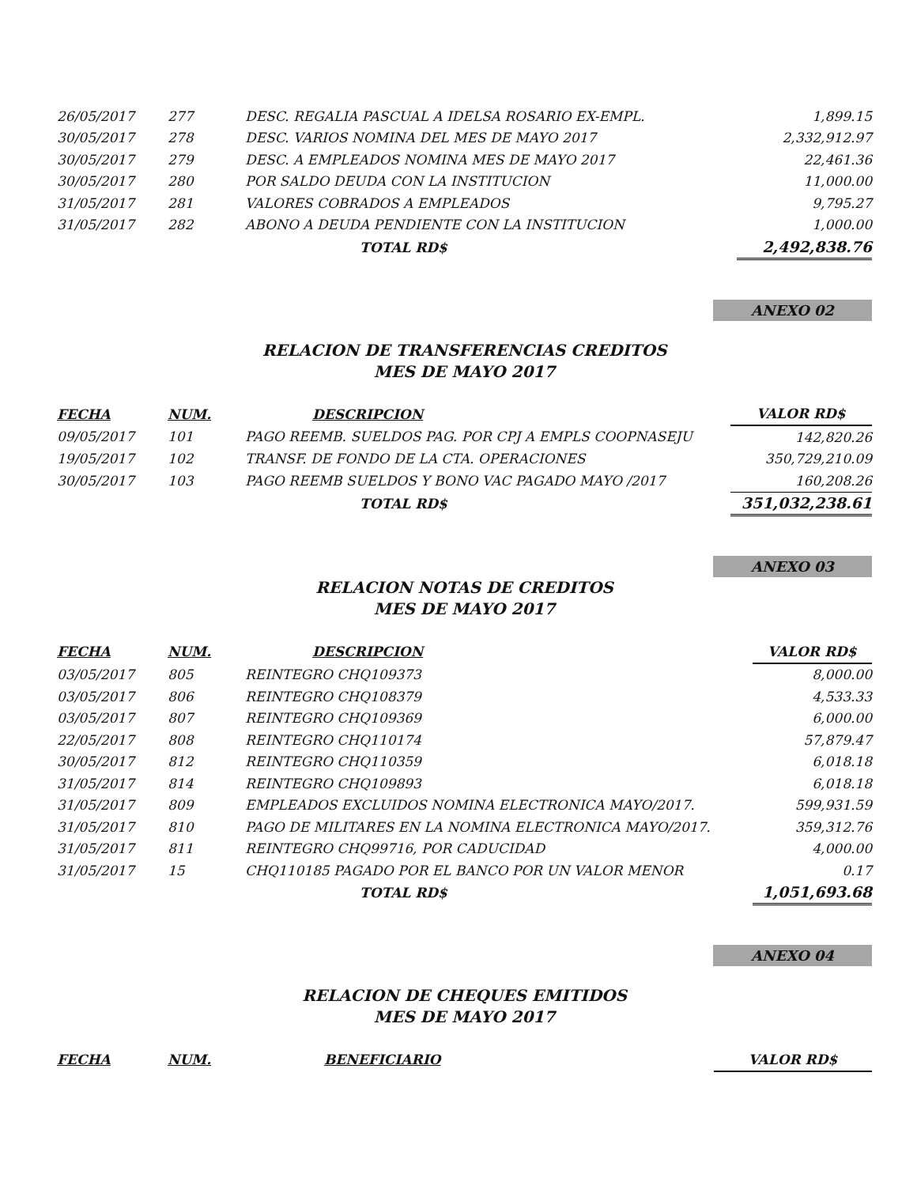| 26/05/2017 | 277 | DESC. REGALIA PASCUAL A IDELSA ROSARIO EX-EMPL. | 1,899.15 |
| 30/05/2017 | 278 | DESC. VARIOS NOMINA DEL MES DE MAYO 2017 | 2,332,912.97 |
| 30/05/2017 | 279 | DESC. A EMPLEADOS NOMINA MES DE MAYO 2017 | 22,461.36 |
| 30/05/2017 | 280 | POR SALDO DEUDA CON LA INSTITUCION | 11,000.00 |
| 31/05/2017 | 281 | VALORES COBRADOS A EMPLEADOS | 9,795.27 |
| 31/05/2017 | 282 | ABONO A DEUDA PENDIENTE CON LA INSTITUCION | 1,000.00 |
| | | TOTAL RD$ | 2,492,838.76 |
ANEXO 02
RELACION DE TRANSFERENCIAS CREDITOS
MES DE MAYO 2017
| FECHA | NUM. | DESCRIPCION | VALOR RD$ |
| --- | --- | --- | --- |
| 09/05/2017 | 101 | PAGO REEMB. SUELDOS PAG. POR CPJ A EMPLS COOPNASEJU | 142,820.26 |
| 19/05/2017 | 102 | TRANSF. DE FONDO DE LA CTA. OPERACIONES | 350,729,210.09 |
| 30/05/2017 | 103 | PAGO REEMB SUELDOS Y BONO VAC PAGADO MAYO /2017 | 160,208.26 |
| | | TOTAL RD$ | 351,032,238.61 |
ANEXO 03
RELACION NOTAS DE CREDITOS
MES DE MAYO 2017
| FECHA | NUM. | DESCRIPCION | VALOR RD$ |
| --- | --- | --- | --- |
| 03/05/2017 | 805 | REINTEGRO CHQ109373 | 8,000.00 |
| 03/05/2017 | 806 | REINTEGRO CHQ108379 | 4,533.33 |
| 03/05/2017 | 807 | REINTEGRO CHQ109369 | 6,000.00 |
| 22/05/2017 | 808 | REINTEGRO CHQ110174 | 57,879.47 |
| 30/05/2017 | 812 | REINTEGRO CHQ110359 | 6,018.18 |
| 31/05/2017 | 814 | REINTEGRO CHQ109893 | 6,018.18 |
| 31/05/2017 | 809 | EMPLEADOS EXCLUIDOS NOMINA ELECTRONICA MAYO/2017. | 599,931.59 |
| 31/05/2017 | 810 | PAGO DE MILITARES EN LA NOMINA ELECTRONICA MAYO/2017. | 359,312.76 |
| 31/05/2017 | 811 | REINTEGRO CHQ99716, POR CADUCIDAD | 4,000.00 |
| 31/05/2017 | 15 | CHQ110185 PAGADO POR EL BANCO POR UN VALOR MENOR | 0.17 |
| | | TOTAL RD$ | 1,051,693.68 |
ANEXO 04
RELACION DE CHEQUES EMITIDOS
MES DE MAYO 2017
| FECHA | NUM. | BENEFICIARIO | VALOR RD$ |
| --- | --- | --- | --- |